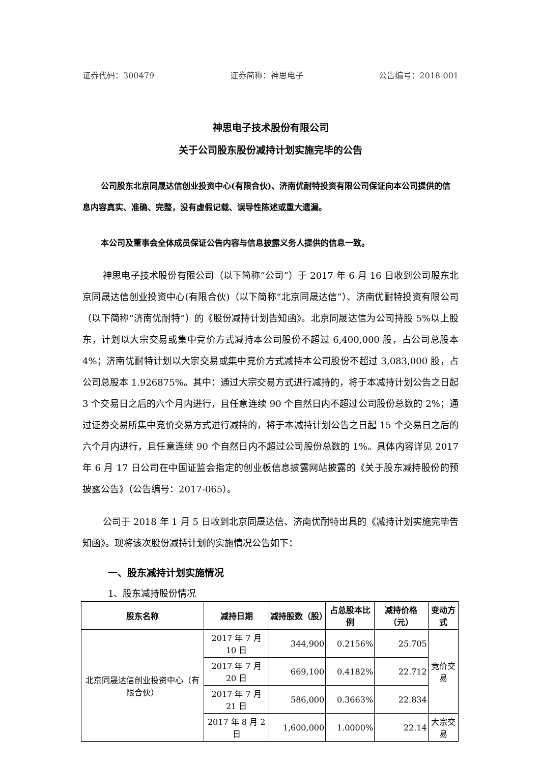证券代码：300479 证券简称：神思电子 公告编号：2018-001
神思电子技术股份有限公司
关于公司股东股份减持计划实施完毕的公告
公司股东北京同晟达信创业投资中心(有限合伙)、济南优耐特投资有限公司保证向本公司提供的信息内容真实、准确、完整，没有虚假记载、误导性陈述或重大遗漏。
本公司及董事会全体成员保证公告内容与信息披露义务人提供的信息一致。
神思电子技术股份有限公司（以下简称“公司”）于 2017 年 6 月 16 日收到公司股东北京同晟达信创业投资中心(有限合伙)（以下简称“北京同晟达信”）、济南优耐特投资有限公司（以下简称“济南优耐特”）的《股份减持计划告知函》。北京同晟达信为公司持股 5%以上股东，计划以大宗交易或集中竞价方式减持本公司股份不超过 6,400,000 股，占公司总股本 4%；济南优耐特计划以大宗交易或集中竞价方式减持本公司股份不超过 3,083,000 股，占公司总股本 1.926875%。其中：通过大宗交易方式进行减持的，将于本减持计划公告之日起 3 个交易日之后的六个月内进行，且任意连续 90 个自然日内不超过公司股份总数的 2%；通过证券交易所集中竞价交易方式进行减持的，将于本减持计划公告之日起 15 个交易日之后的六个月内进行，且任意连续 90 个自然日内不超过公司股份总数的 1%。具体内容详见 2017 年 6 月 17 日公司在中国证监会指定的创业板信息披露网站披露的《关于股东减持股份的预披露公告》（公告编号：2017-065）。
公司于 2018 年 1 月 5 日收到北京同晟达信、济南优耐特出具的《减持计划实施完毕告知函》。现将该次股份减持计划的实施情况公告如下：
一、股东减持计划实施情况
1、股东减持股份情况
| 股东名称 | 减持日期 | 减持股数（股） | 占总股本比例 | 减持价格（元） | 变动方式 |
| --- | --- | --- | --- | --- | --- |
| 北京同晟达信创业投资中心（有限合伙） | 2017 年 7 月 10 日 | 344,900 | 0.2156% | 25.705 | 竞价交易 |
| | 2017 年 7 月 20 日 | 669,100 | 0.4182% | 22.712 | |
| | 2017 年 7 月 21 日 | 586,000 | 0.3663% | 22.834 | |
| | 2017 年 8 月 2 日 | 1,600,000 | 1.0000% | 22.14 | 大宗交易 |